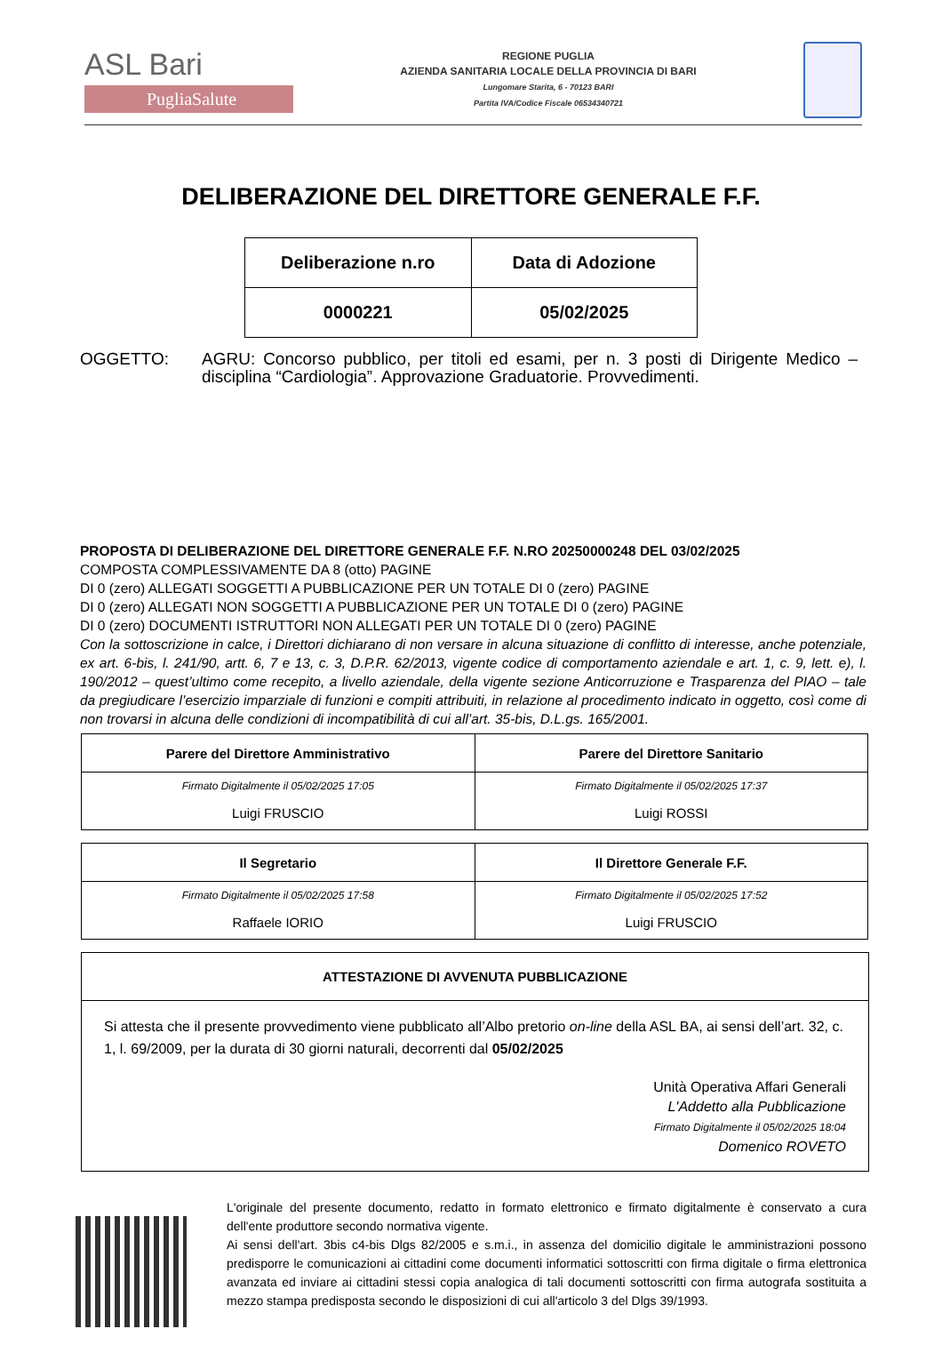ASL Bari
PugliaSalute
REGIONE PUGLIA
AZIENDA SANITARIA LOCALE DELLA PROVINCIA DI BARI
Lungomare Starita, 6 - 70123 BARI
Partita IVA/Codice Fiscale 06534340721
DELIBERAZIONE DEL DIRETTORE GENERALE F.F.
| Deliberazione n.ro | Data di Adozione |
| --- | --- |
| 0000221 | 05/02/2025 |
OGGETTO: AGRU: Concorso pubblico, per titoli ed esami, per n. 3 posti di Dirigente Medico – disciplina “Cardiologia”. Approvazione Graduatorie. Provvedimenti.
PROPOSTA DI DELIBERAZIONE DEL DIRETTORE GENERALE F.F. N.RO 20250000248 DEL 03/02/2025
COMPOSTA COMPLESSIVAMENTE DA 8 (otto) PAGINE
DI 0 (zero) ALLEGATI SOGGETTI A PUBBLICAZIONE PER UN TOTALE DI 0 (zero) PAGINE
DI 0 (zero) ALLEGATI NON SOGGETTI A PUBBLICAZIONE PER UN TOTALE DI 0 (zero) PAGINE
DI 0 (zero) DOCUMENTI ISTRUTTORI NON ALLEGATI PER UN TOTALE DI 0 (zero) PAGINE
Con la sottoscrizione in calce, i Direttori dichiarano di non versare in alcuna situazione di conflitto di interesse, anche potenziale, ex art. 6-bis, l. 241/90, artt. 6, 7 e 13, c. 3, D.P.R. 62/2013, vigente codice di comportamento aziendale e art. 1, c. 9, lett. e), l. 190/2012 – quest’ultimo come recepito, a livello aziendale, della vigente sezione Anticorruzione e Trasparenza del PIAO – tale da pregiudicare l’esercizio imparziale di funzioni e compiti attribuiti, in relazione al procedimento indicato in oggetto, così come di non trovarsi in alcuna delle condizioni di incompatibilità di cui all’art. 35-bis, D.L.gs. 165/2001.
| Parere del Direttore Amministrativo | Parere del Direttore Sanitario |
| --- | --- |
| Firmato Digitalmente il 05/02/2025 17:05 Luigi FRUSCIO | Firmato Digitalmente il 05/02/2025 17:37 Luigi ROSSI |
| Il Segretario | Il Direttore Generale F.F. |
| --- | --- |
| Firmato Digitalmente il 05/02/2025 17:58 Raffaele IORIO | Firmato Digitalmente il 05/02/2025 17:52 Luigi FRUSCIO |
ATTESTAZIONE DI AVVENUTA PUBBLICAZIONE
Si attesta che il presente provvedimento viene pubblicato all’Albo pretorio on-line della ASL BA, ai sensi dell’art. 32, c. 1, l. 69/2009, per la durata di 30 giorni naturali, decorrenti dal 05/02/2025
Unità Operativa Affari Generali
L'Addetto alla Pubblicazione
Firmato Digitalmente il 05/02/2025 18:04
Domenico ROVETO
L'originale del presente documento, redatto in formato elettronico e firmato digitalmente è conservato a cura dell'ente produttore secondo normativa vigente.
Ai sensi dell'art. 3bis c4-bis Dlgs 82/2005 e s.m.i., in assenza del domicilio digitale le amministrazioni possono predisporre le comunicazioni ai cittadini come documenti informatici sottoscritti con firma digitale o firma elettronica avanzata ed inviare ai cittadini stessi copia analogica di tali documenti sottoscritti con firma autografa sostituita a mezzo stampa predisposta secondo le disposizioni di cui all'articolo 3 del Dlgs 39/1993.